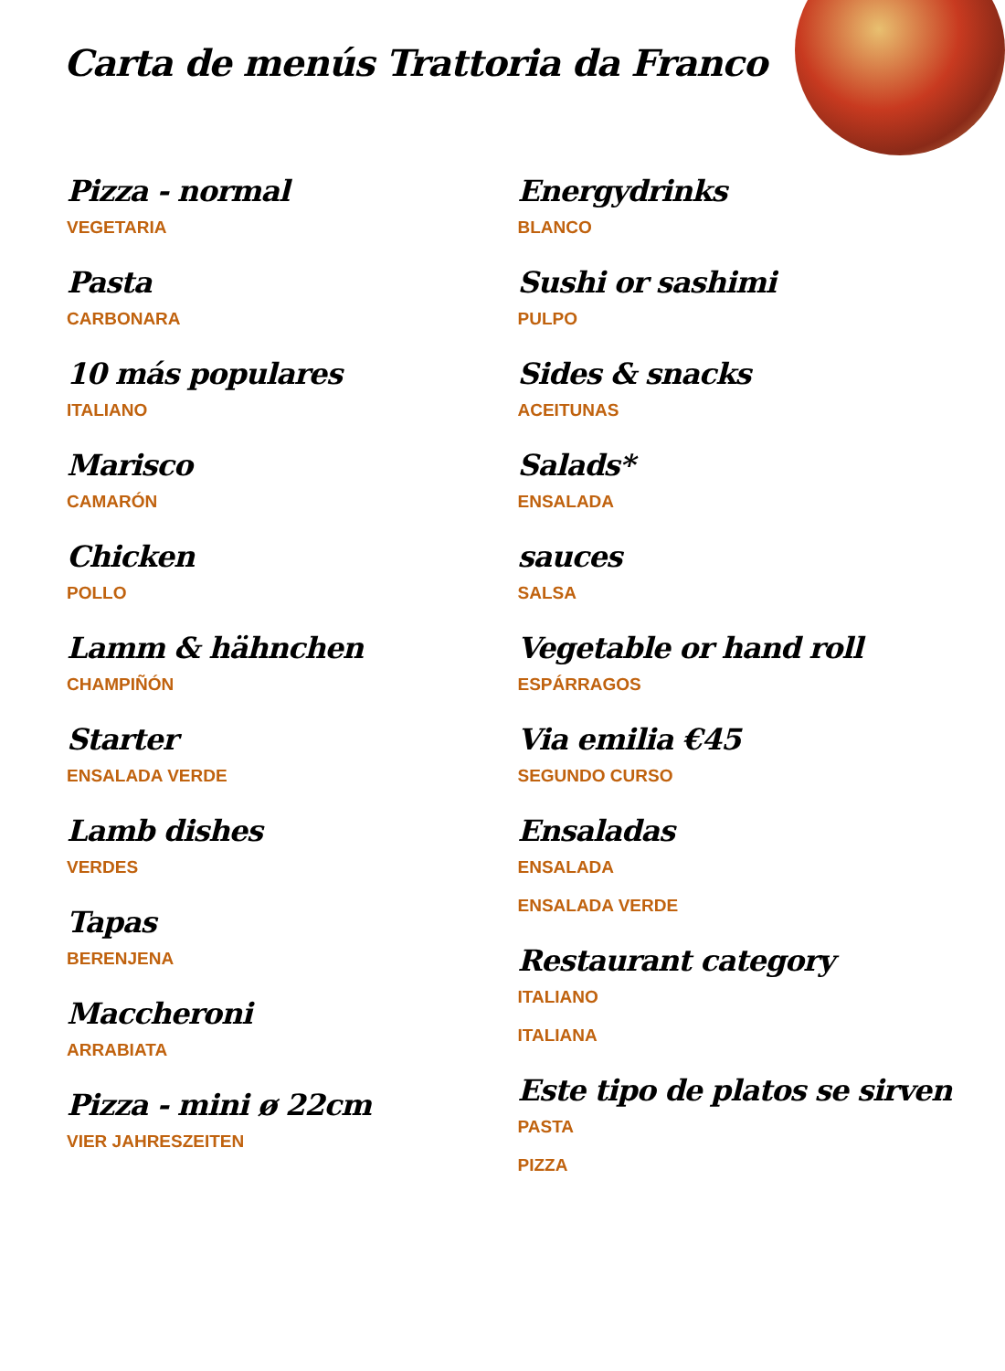Carta de menús Trattoria da Franco
Pizza - normal
VEGETARIA
Pasta
CARBONARA
10 más populares
ITALIANO
Marisco
CAMARÓN
Chicken
POLLO
Lamm & hähnchen
CHAMPIÑÓN
Starter
ENSALADA VERDE
Lamb dishes
VERDES
Tapas
BERENJENA
Maccheroni
ARRABIATA
Pizza - mini ø 22cm
VIER JAHRESZEITEN
Energydrinks
BLANCO
Sushi or sashimi
PULPO
Sides & snacks
ACEITUNAS
Salads*
ENSALADA
sauces
SALSA
Vegetable or hand roll
ESPÁRRAGOS
Via emilia €45
SEGUNDO CURSO
Ensaladas
ENSALADA
ENSALADA VERDE
Restaurant category
ITALIANO
ITALIANA
Este tipo de platos se sirven
PASTA
PIZZA